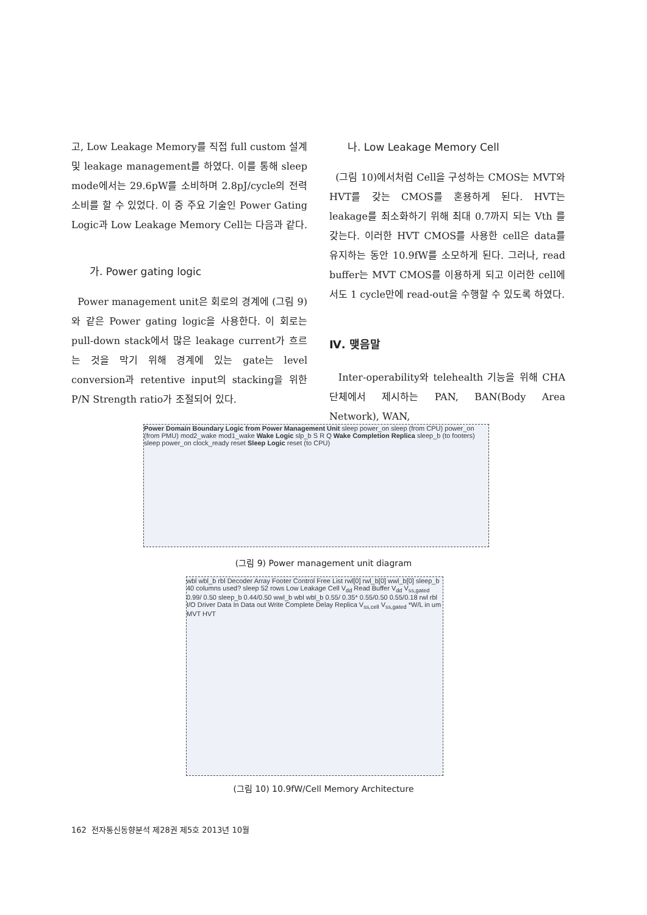고, Low Leakage Memory를 직접 full custom 설계 및 leakage management를 하였다. 이를 통해 sleep mode에서는 29.6pW를 소비하며 2.8pJ/cycle의 전력소비를 할 수 있었다. 이 중 주요 기술인 Power Gating Logic과 Low Leakage Memory Cell는 다음과 같다.
가. Power gating logic
Power management unit은 회로의 경계에 (그림 9)와 같은 Power gating logic을 사용한다. 이 회로는 pull-down stack에서 많은 leakage current가 흐르는 것을 막기 위해 경계에 있는 gate는 level conversion과 retentive input의 stacking을 위한 P/N Strength ratio가 조절되어 있다.
나. Low Leakage Memory Cell
(그림 10)에서처럼 Cell을 구성하는 CMOS는 MVT와 HVT를 갖는 CMOS를 혼용하게 된다. HVT는 leakage를 최소화하기 위해 최대 0.7까지 되는 Vth 를 갖는다. 이러한 HVT CMOS를 사용한 cell은 data를 유지하는 동안 10.9fW를 소모하게 된다. 그러나, read buffer는 MVT CMOS를 이용하게 되고 이러한 cell에서도 1 cycle만에 read-out을 수행할 수 있도록 하였다.
Ⅳ. 맺음말
Inter-operability와 telehealth 기능을 위해 CHA단체에서 제시하는 PAN, BAN(Body Area Network), WAN,
Power Domain Boundary Logic from Power Management Unit sleep power_on sleep (from CPU) power_on (from PMU) mod2_wake mod1_wake Wake Logic slp_b S R Q Wake Completion Replica sleep_b (to footers) sleep power_on clock_ready reset Sleep Logic reset (to CPU)
(그림 9) Power management unit diagram
wbl wbl_b rbl Decoder Array Footer Control Free List rwl[0] rwl_b[0] wwl_b[0] sleep_b 40 columns used? sleep 52 rows Low Leakage Cell V<sub>dd</sub> Read Buffer V<sub>dd</sub> V<sub>ss,gated</sub> 0.99/ 0.50 sleep_b 0.44/0.50 wwl_b wbl wbl_b 0.55/ 0.35* 0.55/0.50 0.55/0.18 rwl rbl I/O Driver Data In Data out Write Complete Delay Replica V<sub>ss,cell</sub> V<sub>ss,gated</sub> *W/L in um MVT HVT
(그림 10) 10.9fW/Cell Memory Architecture
162 전자통신동향분석 제28권 제5호 2013년 10월